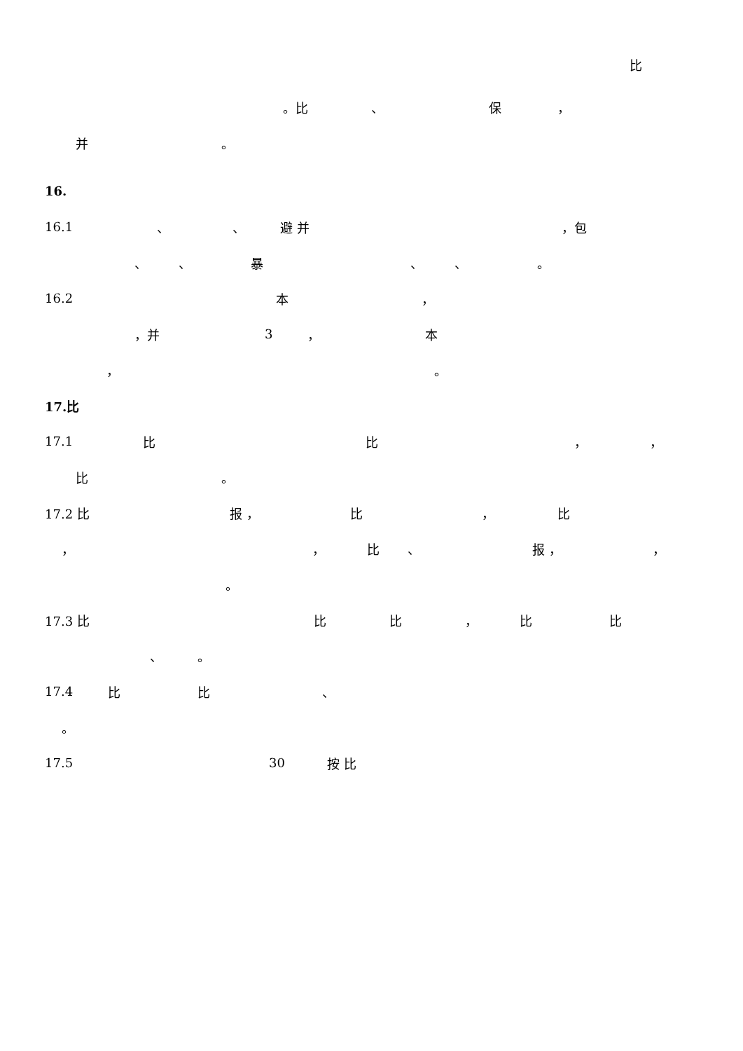比
。比 、 保 ，
并 。
16.
16.1 、 、 避 并 ，包
、 、 暴 、 、 。
16.2 本 ，
，并 3 ， 本
， 。
17.比
17.1 比比 ， ，
比 。
17.2 比 报 ， 比 ， 比
， ， 比 、 报 ， ，
。
17.3 比 比比 ， 比比
、 。
17.4 比比 、
。
17.5 30 按 比